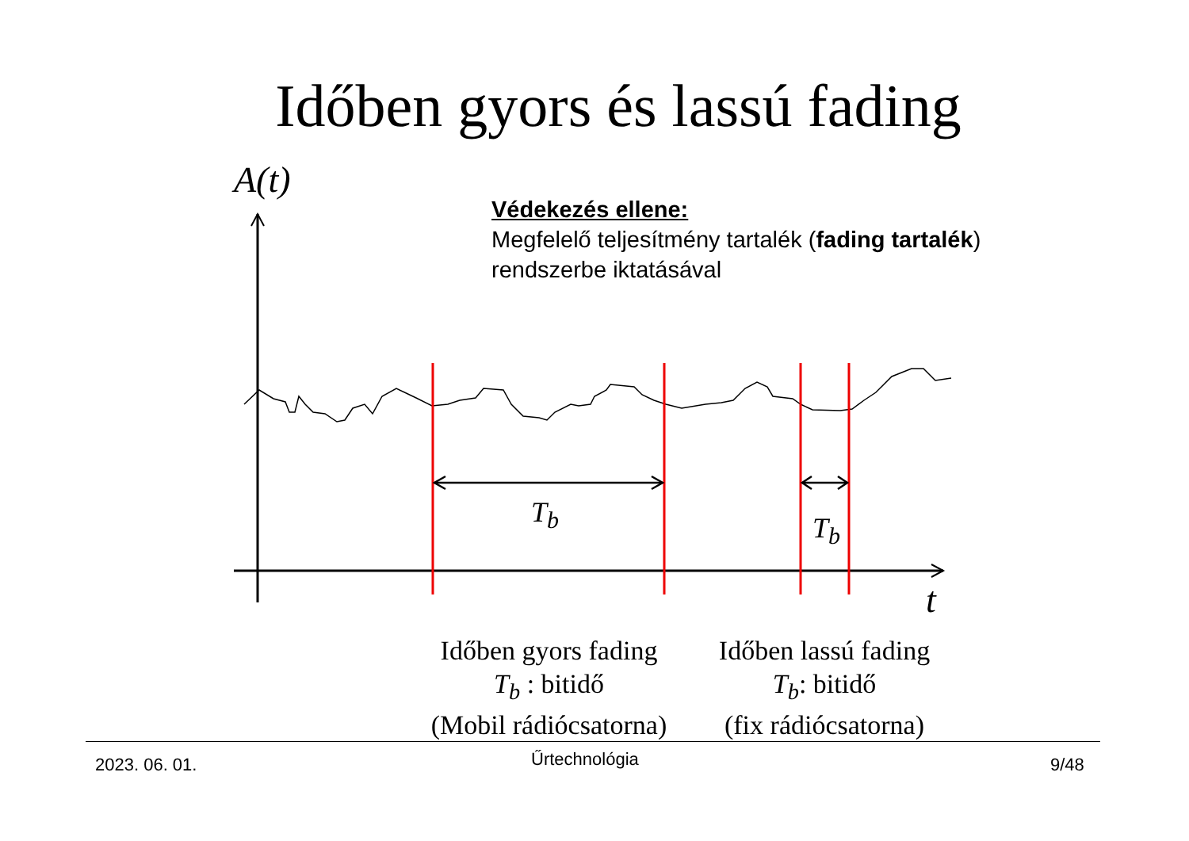Időben gyors és lassú fading
A(t)
Védekezés ellene:
Megfelelő teljesítmény tartalék (fading tartalék)
rendszerbe iktatásával
T<sub>b</sub> T<sub>b</sub>
t
Időben gyors fading
T<sub>b</sub> : bitidő
(Mobil rádiócsatorna)
Időben lassú fading
T<sub>b</sub>: bitidő
(fix rádiócsatorna)
2023. 06. 01. Űrtechnológia 9/48